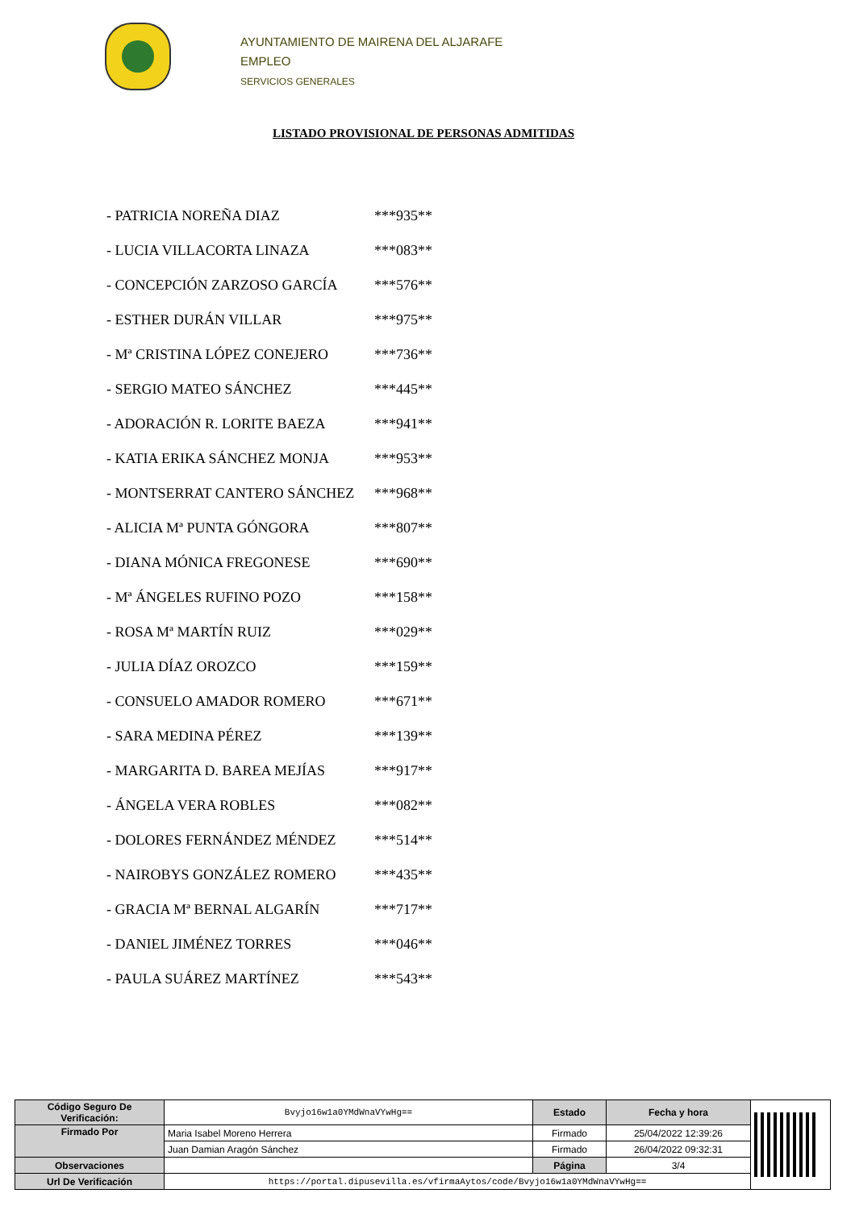AYUNTAMIENTO DE MAIRENA DEL ALJARAFE
EMPLEO
SERVICIOS GENERALES
LISTADO PROVISIONAL DE PERSONAS ADMITIDAS
- PATRICIA NOREÑA DIAZ ***935**
- LUCIA VILLACORTA LINAZA ***083**
- CONCEPCIÓN ZARZOSO GARCÍA ***576**
- ESTHER DURÁN VILLAR ***975**
- Mª CRISTINA LÓPEZ CONEJERO ***736**
- SERGIO MATEO SÁNCHEZ ***445**
- ADORACIÓN R. LORITE BAEZA ***941**
- KATIA ERIKA SÁNCHEZ MONJA ***953**
- MONTSERRAT CANTERO SÁNCHEZ ***968**
- ALICIA Mª PUNTA GÓNGORA ***807**
- DIANA MÓNICA FREGONESE ***690**
- Mª ÁNGELES RUFINO POZO ***158**
- ROSA Mª MARTÍN RUIZ ***029**
- JULIA DÍAZ OROZCO ***159**
- CONSUELO AMADOR ROMERO ***671**
- SARA MEDINA PÉREZ ***139**
- MARGARITA D. BAREA MEJÍAS ***917**
- ÁNGELA VERA ROBLES ***082**
- DOLORES FERNÁNDEZ MÉNDEZ ***514**
- NAIROBYS GONZÁLEZ ROMERO ***435**
- GRACIA Mª BERNAL ALGARÍN ***717**
- DANIEL JIMÉNEZ TORRES ***046**
- PAULA SUÁREZ MARTÍNEZ ***543**
| Código Seguro De Verificación: | Bvyjo16w1a0YMdWnaVYwHg== | Estado | Fecha y hora | |
| Firmado Por | Maria Isabel Moreno Herrera | Firmado | 25/04/2022 12:39:26 | |
| | Juan Damian Aragón Sánchez | Firmado | 26/04/2022 09:32:31 | |
| Observaciones | | Página | 3/4 | |
| Url De Verificación | https://portal.dipusevilla.es/vfirmaAytos/code/Bvyjo16w1a0YMdWnaVYwHg== | | | |